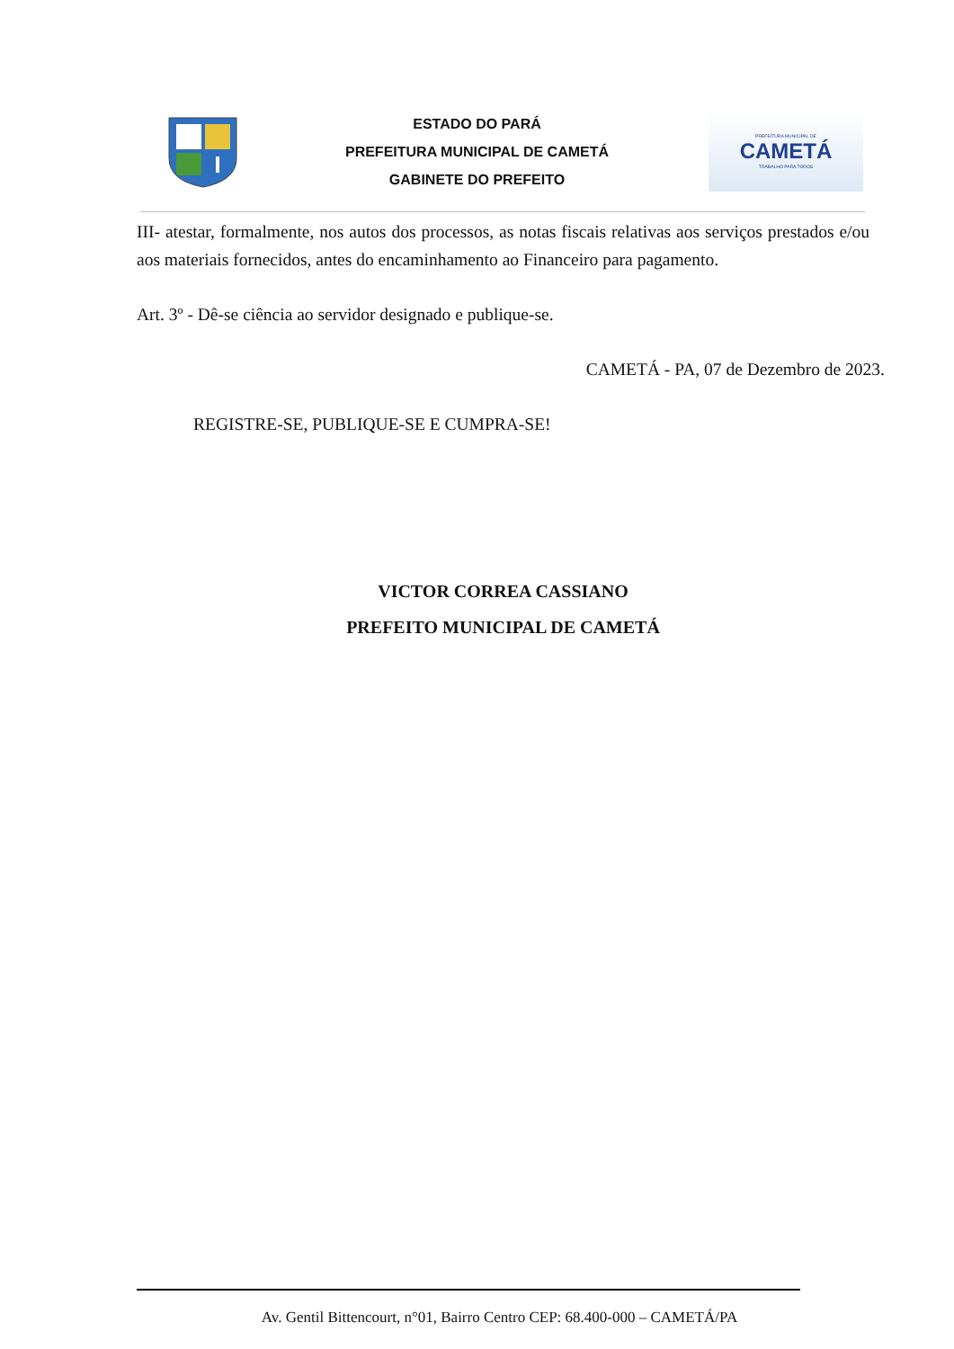ESTADO DO PARÁ
PREFEITURA MUNICIPAL DE CAMETÁ
GABINETE DO PREFEITO
PREFEITURA MUNICIPAL DE
CAMETÁ
TRABALHO PARA TODOS
III- atestar, formalmente, nos autos dos processos, as notas fiscais relativas aos serviços prestados e/ou aos materiais fornecidos, antes do encaminhamento ao Financeiro para pagamento.
Art. 3º - Dê-se ciência ao servidor designado e publique-se.
CAMETÁ - PA, 07 de Dezembro de 2023.
REGISTRE-SE, PUBLIQUE-SE E CUMPRA-SE!
VICTOR CORREA CASSIANO
PREFEITO MUNICIPAL DE CAMETÁ
Av. Gentil Bittencourt, n°01, Bairro Centro CEP: 68.400-000 – CAMETÁ/PA